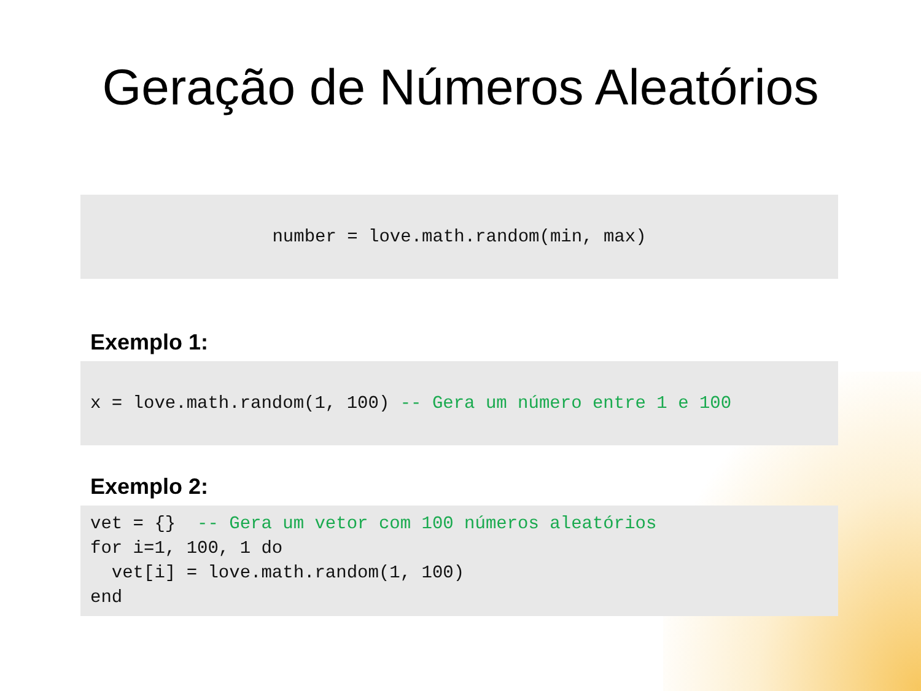Geração de Números Aleatórios
number = love.math.random(min, max)
Exemplo 1:
x = love.math.random(1, 100) -- Gera um número entre 1 e 100
Exemplo 2:
vet = {} -- Gera um vetor com 100 números aleatórios for i=1, 100, 1 do vet[i] = love.math.random(1, 100) end